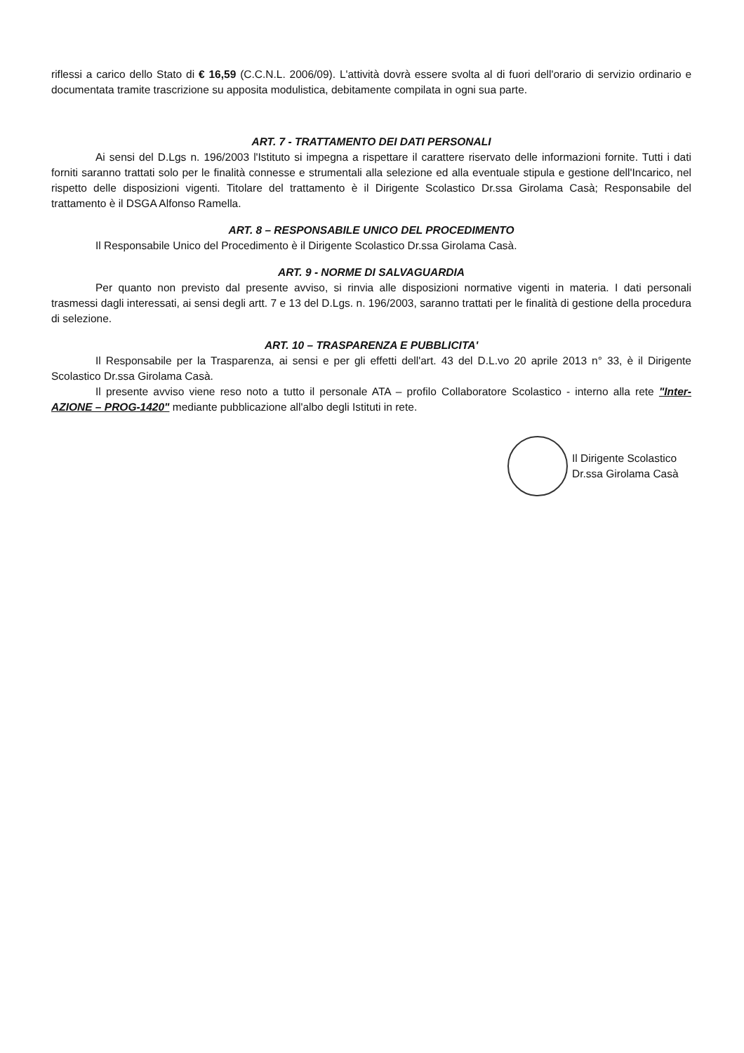riflessi a carico dello Stato di € 16,59 (C.C.N.L. 2006/09). L'attività dovrà essere svolta al di fuori dell'orario di servizio ordinario e documentata tramite trascrizione su apposita modulistica, debitamente compilata in ogni sua parte.
ART. 7 - TRATTAMENTO DEI DATI PERSONALI
Ai sensi del D.Lgs n. 196/2003 l'Istituto si impegna a rispettare il carattere riservato delle informazioni fornite. Tutti i dati forniti saranno trattati solo per le finalità connesse e strumentali alla selezione ed alla eventuale stipula e gestione dell'Incarico, nel rispetto delle disposizioni vigenti. Titolare del trattamento è il Dirigente Scolastico Dr.ssa Girolama Casà; Responsabile del trattamento è il DSGA Alfonso Ramella.
ART. 8 – RESPONSABILE UNICO DEL PROCEDIMENTO
Il Responsabile Unico del Procedimento è il Dirigente Scolastico Dr.ssa Girolama Casà.
ART. 9 - NORME DI SALVAGUARDIA
Per quanto non previsto dal presente avviso, si rinvia alle disposizioni normative vigenti in materia. I dati personali trasmessi dagli interessati, ai sensi degli artt. 7 e 13 del D.Lgs. n. 196/2003, saranno trattati per le finalità di gestione della procedura di selezione.
ART. 10 – TRASPARENZA E PUBBLICITA'
Il Responsabile per la Trasparenza, ai sensi e per gli effetti dell'art. 43 del D.L.vo 20 aprile 2013 n° 33, è il Dirigente Scolastico Dr.ssa Girolama Casà.
Il presente avviso viene reso noto a tutto il personale ATA – profilo Collaboratore Scolastico - interno alla rete "Inter-AZIONE – PROG-1420" mediante pubblicazione all'albo degli Istituti in rete.
Il Dirigente Scolastico
Dr.ssa Girolama Casà